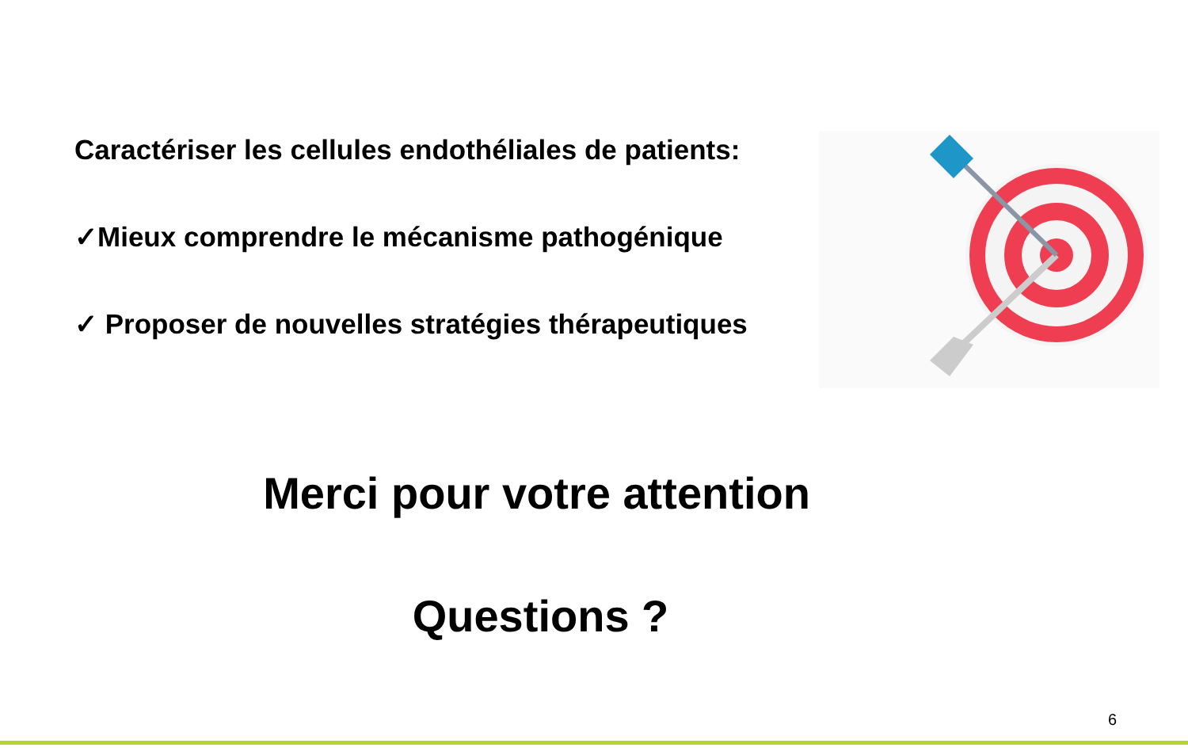Caractériser les cellules endothéliales de patients:
✓Mieux comprendre le mécanisme pathogénique
✓ Proposer de nouvelles stratégies thérapeutiques
Merci pour votre attention
Questions ?
6